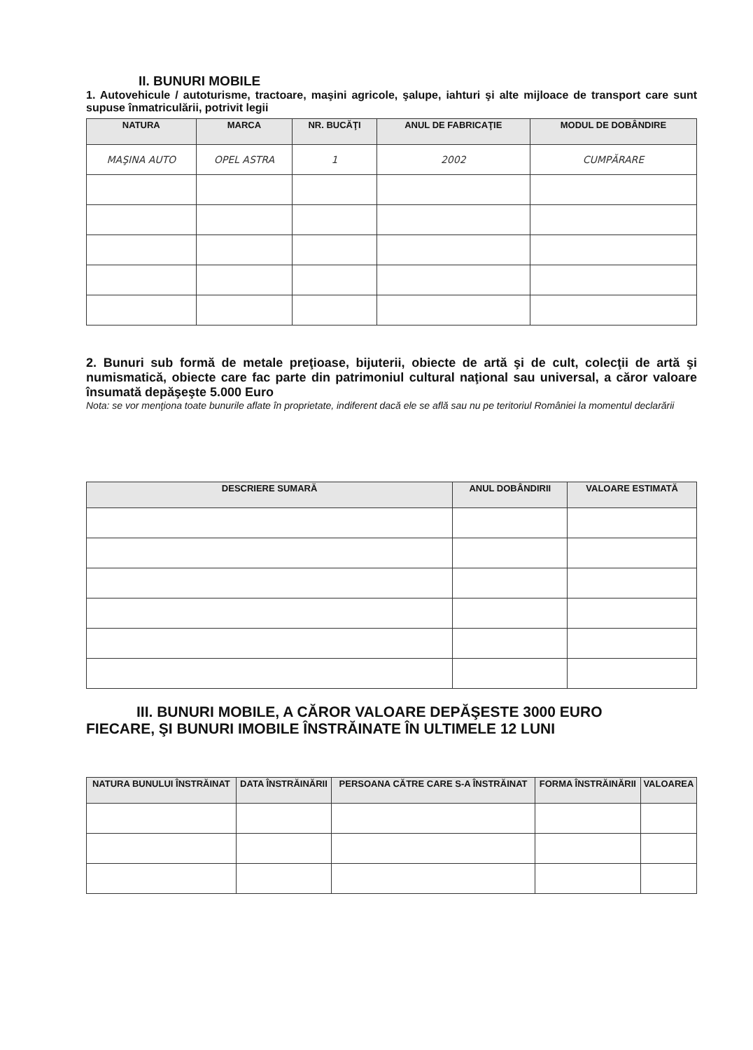II. BUNURI MOBILE
1. Autovehicule / autoturisme, tractoare, maşini agricole, şalupe, iahturi şi alte mijloace de transport care sunt supuse înmatriculării, potrivit legii
| NATURA | MARCA | NR. BUCĂŢI | ANUL DE FABRICAŢIE | MODUL DE DOBÂNDIRE |
| --- | --- | --- | --- | --- |
| MAŞINA AUTO | OPEL ASTRA | 1 | 2002 | CUMPĂRARE |
2. Bunuri sub formă de metale preţioase, bijuterii, obiecte de artă şi de cult, colecţii de artă şi numismatică, obiecte care fac parte din patrimoniul cultural naţional sau universal, a căror valoare însumată depăşeşte 5.000 Euro
Nota: se vor menţiona toate bunurile aflate în proprietate, indiferent dacă ele se află sau nu pe teritoriul României la momentul declarării
| DESCRIERE SUMARĂ | ANUL DOBÂNDIRII | VALOARE ESTIMATĂ |
| --- | --- | --- |
III. BUNURI MOBILE, A CĂROR VALOARE DEPĂŞESTE 3000 EURO
FIECARE, ŞI BUNURI IMOBILE ÎNSTRĂINATE ÎN ULTIMELE 12 LUNI
| NATURA BUNULUI ÎNSTRĂINAT | DATA ÎNSTRĂINĂRII | PERSOANA CĂTRE CARE S-A ÎNSTRĂINAT | FORMA ÎNSTRĂINĂRII | VALOAREA |
| --- | --- | --- | --- | --- |